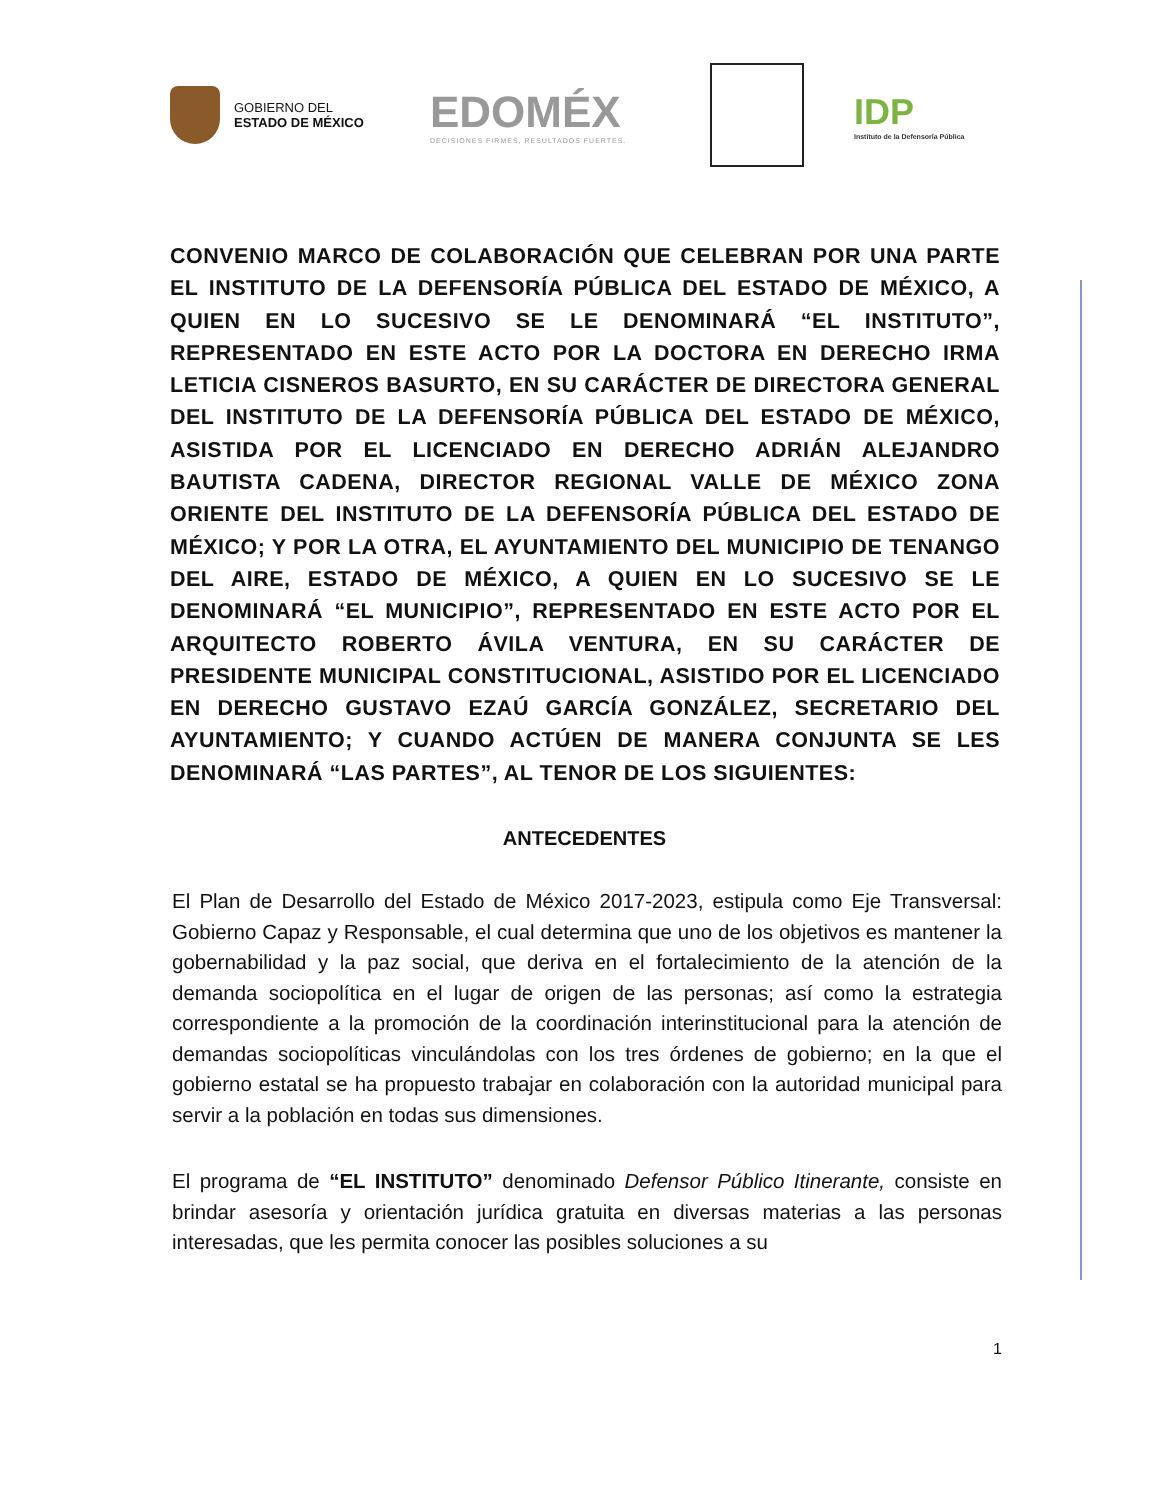GOBIERNO DEL
ESTADO DE MÉXICO
EDOMÉX
DECISIONES FIRMES, RESULTADOS FUERTES.
IDP
Instituto de la Defensoría Pública
CONVENIO MARCO DE COLABORACIÓN QUE CELEBRAN POR UNA PARTE EL INSTITUTO DE LA DEFENSORÍA PÚBLICA DEL ESTADO DE MÉXICO, A QUIEN EN LO SUCESIVO SE LE DENOMINARÁ “EL INSTITUTO”, REPRESENTADO EN ESTE ACTO POR LA DOCTORA EN DERECHO IRMA LETICIA CISNEROS BASURTO, EN SU CARÁCTER DE DIRECTORA GENERAL DEL INSTITUTO DE LA DEFENSORÍA PÚBLICA DEL ESTADO DE MÉXICO, ASISTIDA POR EL LICENCIADO EN DERECHO ADRIÁN ALEJANDRO BAUTISTA CADENA, DIRECTOR REGIONAL VALLE DE MÉXICO ZONA ORIENTE DEL INSTITUTO DE LA DEFENSORÍA PÚBLICA DEL ESTADO DE MÉXICO; Y POR LA OTRA, EL AYUNTAMIENTO DEL MUNICIPIO DE TENANGO DEL AIRE, ESTADO DE MÉXICO, A QUIEN EN LO SUCESIVO SE LE DENOMINARÁ “EL MUNICIPIO”, REPRESENTADO EN ESTE ACTO POR EL ARQUITECTO ROBERTO ÁVILA VENTURA, EN SU CARÁCTER DE PRESIDENTE MUNICIPAL CONSTITUCIONAL, ASISTIDO POR EL LICENCIADO EN DERECHO GUSTAVO EZAÚ GARCÍA GONZÁLEZ, SECRETARIO DEL AYUNTAMIENTO; Y CUANDO ACTÚEN DE MANERA CONJUNTA SE LES DENOMINARÁ “LAS PARTES”, AL TENOR DE LOS SIGUIENTES:
ANTECEDENTES
El Plan de Desarrollo del Estado de México 2017-2023, estipula como Eje Transversal: Gobierno Capaz y Responsable, el cual determina que uno de los objetivos es mantener la gobernabilidad y la paz social, que deriva en el fortalecimiento de la atención de la demanda sociopolítica en el lugar de origen de las personas; así como la estrategia correspondiente a la promoción de la coordinación interinstitucional para la atención de demandas sociopolíticas vinculándolas con los tres órdenes de gobierno; en la que el gobierno estatal se ha propuesto trabajar en colaboración con la autoridad municipal para servir a la población en todas sus dimensiones.
El programa de “EL INSTITUTO” denominado Defensor Público Itinerante, consiste en brindar asesoría y orientación jurídica gratuita en diversas materias a las personas interesadas, que les permita conocer las posibles soluciones a su
1